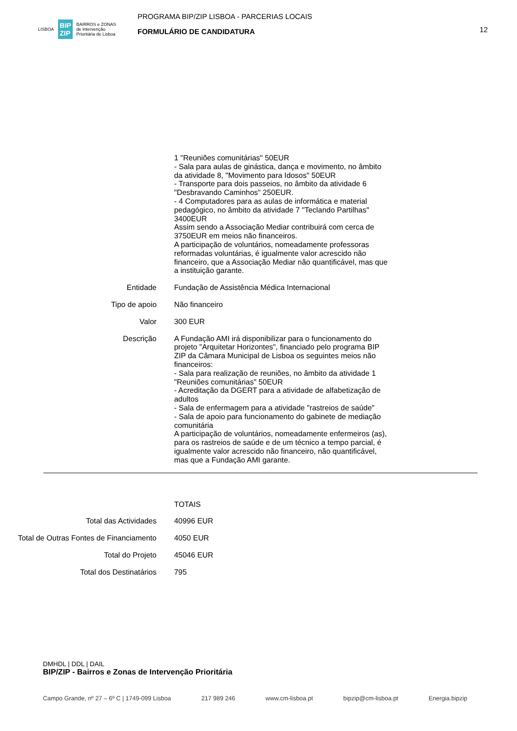LISBOA BIP ZIP BAIRROS e ZONAS
de Intervenção
Prioritária de Lisboa
PROGRAMA BIP/ZIP LISBOA - PARCERIAS LOCAIS
FORMULÁRIO DE CANDIDATURA
12
1 "Reuniões comunitárias" 50EUR
- Sala para aulas de ginástica, dança e movimento, no âmbito da atividade 8, "Movimento para Idosos" 50EUR
- Transporte para dois passeios, no âmbito da atividade 6 "Desbravando Caminhos" 250EUR.
- 4 Computadores para as aulas de informática e material pedagógico, no âmbito da atividade 7 "Teclando Partilhas" 3400EUR
Assim sendo a Associação Mediar contribuirá com cerca de 3750EUR em meios não financeiros.
A participação de voluntários, nomeadamente professoras reformadas voluntárias, é igualmente valor acrescido não financeiro, que a Associação Mediar não quantificável, mas que a instituição garante.
Entidade Fundação de Assistência Médica Internacional
Tipo de apoio Não financeiro
Valor 300 EUR
Descrição A Fundação AMI irá disponibilizar para o funcionamento do projeto "Arquitetar Horizontes", financiado pelo programa BIP ZIP da Câmara Municipal de Lisboa os seguintes meios não financeiros:
- Sala para realização de reuniões, no âmbito da atividade 1 "Reuniões comunitárias" 50EUR
- Acreditação da DGERT para a atividade de alfabetização de adultos
- Sala de enfermagem para a atividade "rastreios de saúde"
- Sala de apoio para funcionamento do gabinete de mediação comunitária
A participação de voluntários, nomeadamente enfermeiros (as), para os rastreios de saúde e de um técnico a tempo parcial, é igualmente valor acrescido não financeiro, não quantificável, mas que a Fundação AMI garante.
TOTAIS
Total das Actividades 40996 EUR
Total de Outras Fontes de Financiamento
4050 EUR
Total do Projeto 45046 EUR
Total dos Destinatários 795
DMHDL | DDL | DAIL
BIP/ZIP - Bairros e Zonas de Intervenção Prioritária
Campo Grande, nº 27 – 6º C | 1749-099 Lisboa 217 989 246 www.cm-lisboa.pt bipzip@cm-lisboa.pt Energia.bipzip